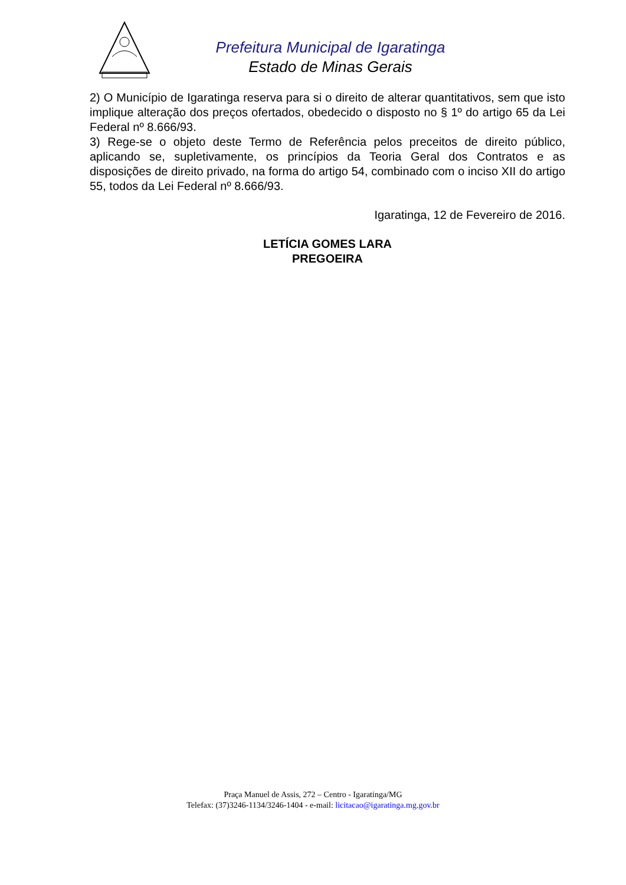Prefeitura Municipal de Igaratinga
Estado de Minas Gerais
2) O Município de Igaratinga reserva para si o direito de alterar quantitativos, sem que isto implique alteração dos preços ofertados, obedecido o disposto no § 1º do artigo 65 da Lei Federal nº 8.666/93.
3) Rege-se o objeto deste Termo de Referência pelos preceitos de direito público, aplicando se, supletivamente, os princípios da Teoria Geral dos Contratos e as disposições de direito privado, na forma do artigo 54, combinado com o inciso XII do artigo 55, todos da Lei Federal nº 8.666/93.
Igaratinga, 12 de Fevereiro de 2016.
LETÍCIA GOMES LARA
PREGOEIRA
Praça Manuel de Assis, 272 – Centro - Igaratinga/MG
Telefax: (37)3246-1134/3246-1404 - e-mail: licitacao@igaratinga.mg.gov.br